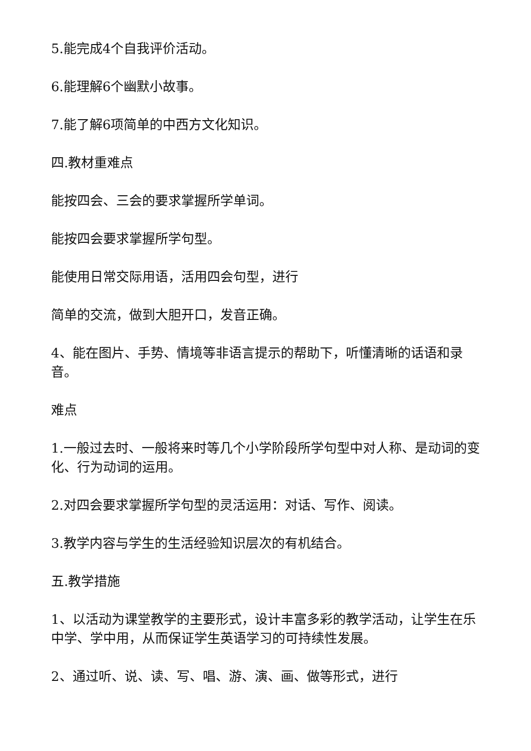5.能完成4个自我评价活动。
6.能理解6个幽默小故事。
7.能了解6项简单的中西方文化知识。
四.教材重难点
能按四会、三会的要求掌握所学单词。
能按四会要求掌握所学句型。
能使用日常交际用语，活用四会句型，进行
简单的交流，做到大胆开口，发音正确。
4、能在图片、手势、情境等非语言提示的帮助下，听懂清晰的话语和录音。
难点
1.一般过去时、一般将来时等几个小学阶段所学句型中对人称、是动词的变化、行为动词的运用。
2.对四会要求掌握所学句型的灵活运用：对话、写作、阅读。
3.教学内容与学生的生活经验知识层次的有机结合。
五.教学措施
1、以活动为课堂教学的主要形式，设计丰富多彩的教学活动，让学生在乐中学、学中用，从而保证学生英语学习的可持续性发展。
2、通过听、说、读、写、唱、游、演、画、做等形式，进行